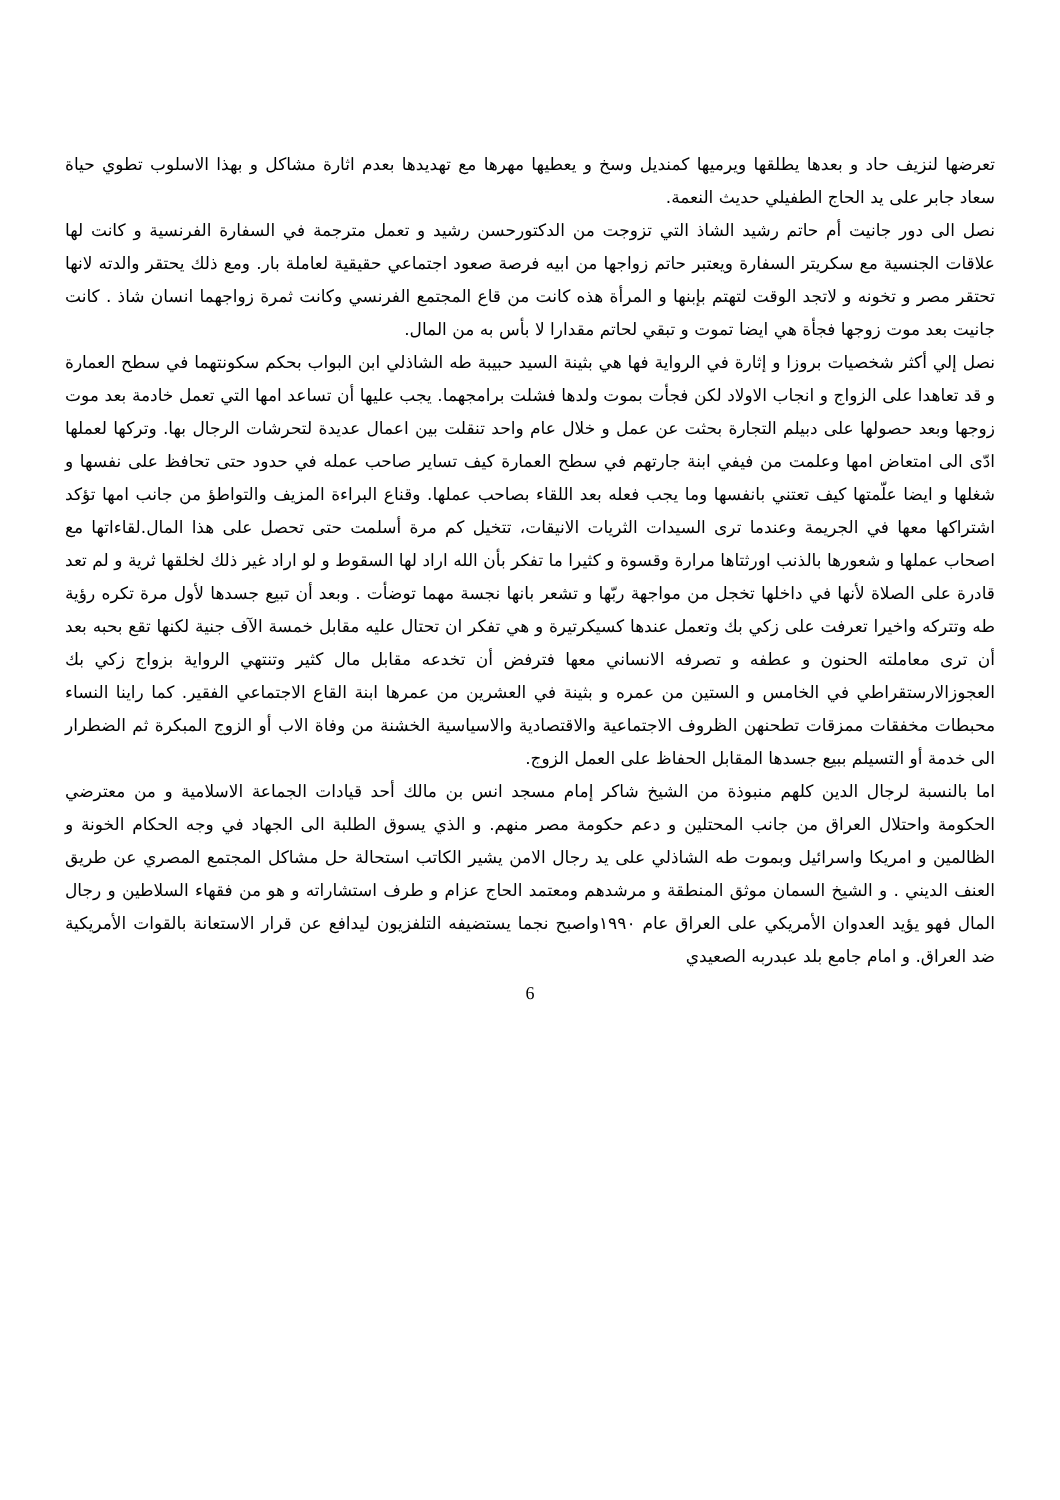تعرضها لنزيف حاد و بعدها يطلقها ويرميها كمنديل وسخ و يعطيها مهرها مع تهديدها بعدم اثارة مشاكل و بهذا الاسلوب تطوي حياة سعاد جابر على يد الحاج الطفيلي حديث النعمة.
نصل الى دور جانيت أم حاتم رشيد الشاذ التي تزوجت من الدكتورحسن رشيد و تعمل مترجمة في السفارة الفرنسية و كانت لها علاقات الجنسية مع سكريتر السفارة ويعتبر حاتم زواجها من ابيه فرصة صعود اجتماعي حقيقية لعاملة بار. ومع ذلك يحتقر والدته لانها تحتقر مصر و تخونه و لاتجد الوقت لتهتم بإبنها و المرأة هذه كانت من قاع المجتمع الفرنسي وكانت ثمرة زواجهما انسان شاذ . كانت جانيت بعد موت زوجها فجأة هي ايضا تموت و تبقي لحاتم مقدارا لا بأس به من المال.
نصل إلي أكثر شخصيات بروزا و إثارة في الرواية فها هي بثينة السيد حبيبة طه الشاذلي ابن البواب بحكم سكونتهما في سطح العمارة و قد تعاهدا على الزواج و انجاب الاولاد لكن فجأت بموت ولدها فشلت برامجهما. يجب عليها أن تساعد امها التي تعمل خادمة بعد موت زوجها وبعد حصولها على دبيلم التجارة بحثت عن عمل و خلال عام واحد تنقلت بين اعمال عديدة لتحرشات الرجال بها. وتركها لعملها ادّى الى امتعاض امها وعلمت من فيفي ابنة جارتهم في سطح العمارة كيف تساير صاحب عمله في حدود حتى تحافظ على نفسها و شغلها و ايضا علّمتها كيف تعتني بانفسها وما يجب فعله بعد اللقاء بصاحب عملها. وقناع البراءة المزيف والتواطؤ من جانب امها تؤكد اشتراكها معها في الجريمة وعندما ترى السيدات الثريات الانيقات، تتخيل كم مرة أسلمت حتى تحصل على هذا المال.لقاءاتها مع اصحاب عملها و شعورها بالذنب اورثتاها مرارة وقسوة و كثيرا ما تفكر بأن الله اراد لها السقوط و لو اراد غير ذلك لخلقها ثرية و لم تعد قادرة على الصلاة لأنها في داخلها تخجل من مواجهة ربّها و تشعر بانها نجسة مهما توضأت . وبعد أن تبيع جسدها لأول مرة تكره رؤية طه وتتركه واخيرا تعرفت على زكي بك وتعمل عندها كسيكرتيرة و هي تفكر ان تحتال عليه مقابل خمسة الآف جنية لكنها تقع بحبه بعد أن ترى معاملته الحنون و عطفه و تصرفه الانساني معها فترفض أن تخدعه مقابل مال كثير وتنتهي الرواية بزواج زكي بك العجوزالارستقراطي في الخامس و الستين من عمره و بثينة في العشرين من عمرها ابنة القاع الاجتماعي الفقير. كما راينا النساء محبطات مخفقات ممزقات تطحنهن الظروف الاجتماعية والاقتصادية والاسياسية الخشنة من وفاة الاب أو الزوج المبكرة ثم الضطرار الى خدمة أو التسيلم ببيع جسدها المقابل الحفاظ على العمل الزوج.
اما بالنسبة لرجال الدين كلهم منبوذة من الشيخ شاكر إمام مسجد انس بن مالك أحد قيادات الجماعة الاسلامية و من معترضي الحكومة واحتلال العراق من جانب المحتلين و دعم حكومة مصر منهم. و الذي يسوق الطلبة الى الجهاد في وجه الحكام الخونة و الظالمين و امريكا واسرائيل وبموت طه الشاذلي على يد رجال الامن يشير الكاتب استحالة حل مشاكل المجتمع المصري عن طريق العنف الديني . و الشيخ السمان موثق المنطقة و مرشدهم ومعتمد الحاج عزام و طرف استشاراته و هو من فقهاء السلاطين و رجال المال فهو يؤيد العدوان الأمريكي على العراق عام ١٩٩٠واصبح نجما يستضيفه التلفزيون ليدافع عن قرار الاستعانة بالقوات الأمريكية ضد العراق. و امام جامع بلد عبدربه الصعيدي
6